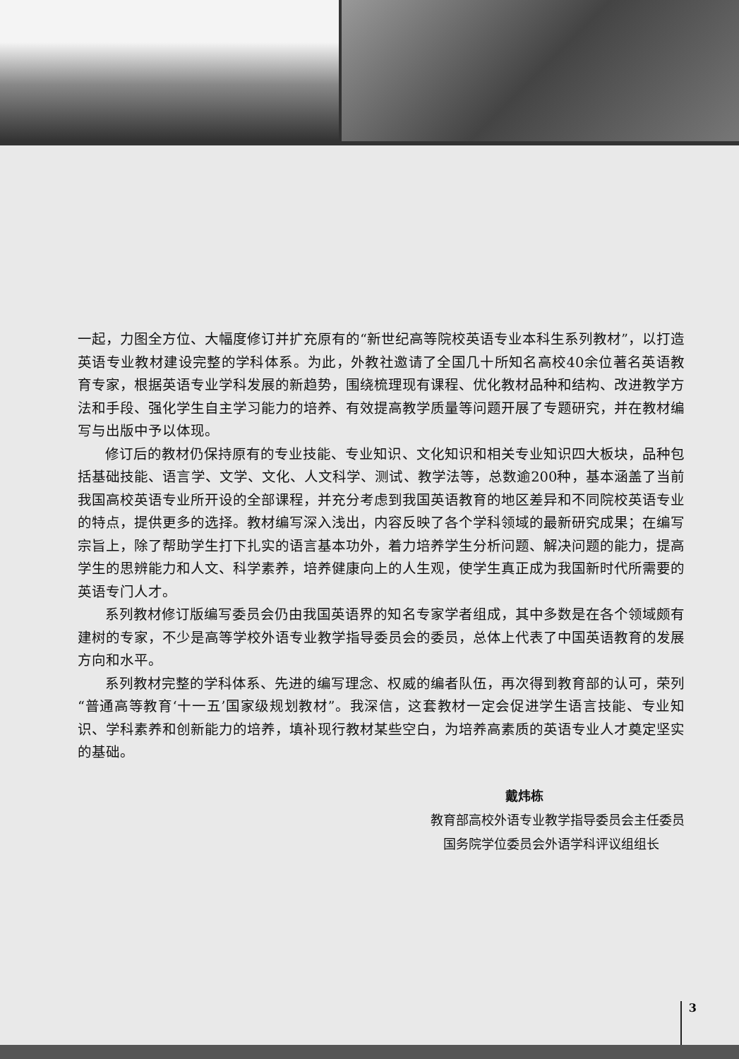一起，力图全方位、大幅度修订并扩充原有的“新世纪高等院校英语专业本科生系列教材”，以打造英语专业教材建设完整的学科体系。为此，外教社邀请了全国几十所知名高校40余位著名英语教育专家，根据英语专业学科发展的新趋势，围绕梳理现有课程、优化教材品种和结构、改进教学方法和手段、强化学生自主学习能力的培养、有效提高教学质量等问题开展了专题研究，并在教材编写与出版中予以体现。
修订后的教材仍保持原有的专业技能、专业知识、文化知识和相关专业知识四大板块，品种包括基础技能、语言学、文学、文化、人文科学、测试、教学法等，总数逾200种，基本涵盖了当前我国高校英语专业所开设的全部课程，并充分考虑到我国英语教育的地区差异和不同院校英语专业的特点，提供更多的选择。教材编写深入浅出，内容反映了各个学科领域的最新研究成果；在编写宗旨上，除了帮助学生打下扎实的语言基本功外，着力培养学生分析问题、解决问题的能力，提高学生的思辨能力和人文、科学素养，培养健康向上的人生观，使学生真正成为我国新时代所需要的英语专门人才。
系列教材修订版编写委员会仍由我国英语界的知名专家学者组成，其中多数是在各个领域颇有建树的专家，不少是高等学校外语专业教学指导委员会的委员，总体上代表了中国英语教育的发展方向和水平。
系列教材完整的学科体系、先进的编写理念、权威的编者队伍，再次得到教育部的认可，荣列“普通高等教育‘十一五’国家级规划教材”。我深信，这套教材一定会促进学生语言技能、专业知识、学科素养和创新能力的培养，填补现行教材某些空白，为培养高素质的英语专业人才奠定坚实的基础。
戴炜栋
教育部高校外语专业教学指导委员会主任委员
国务院学位委员会外语学科评议组组长
3